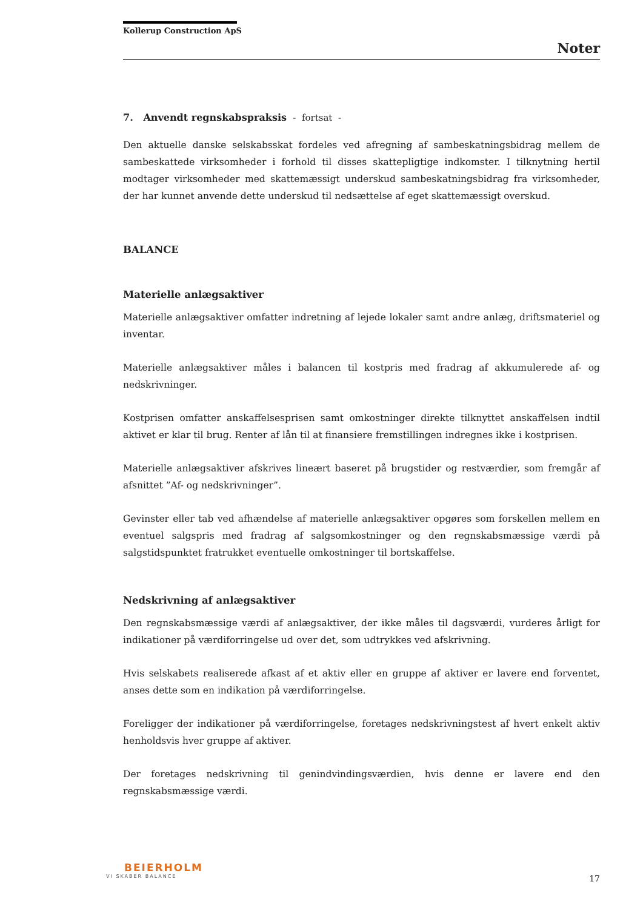Kollerup Construction ApS
Noter
7. Anvendt regnskabspraksis - fortsat -
Den aktuelle danske selskabsskat fordeles ved afregning af sambeskatningsbidrag mellem de sambeskattede virksomheder i forhold til disses skattepligtige indkomster. I tilknytning hertil modtager virksomheder med skattemæssigt underskud sambeskatningsbidrag fra virksomheder, der har kunnet anvende dette underskud til nedsættelse af eget skattemæssigt overskud.
BALANCE
Materielle anlægsaktiver
Materielle anlægsaktiver omfatter indretning af lejede lokaler samt andre anlæg, driftsmateriel og inventar.
Materielle anlægsaktiver måles i balancen til kostpris med fradrag af akkumulerede af- og nedskrivninger.
Kostprisen omfatter anskaffelsesprisen samt omkostninger direkte tilknyttet anskaffelsen indtil aktivet er klar til brug. Renter af lån til at finansiere fremstillingen indregnes ikke i kostprisen.
Materielle anlægsaktiver afskrives lineært baseret på brugstider og restværdier, som fremgår af afsnittet ”Af- og nedskrivninger”.
Gevinster eller tab ved afhændelse af materielle anlægsaktiver opgøres som forskellen mellem en eventuel salgspris med fradrag af salgsomkostninger og den regnskabsmæssige værdi på salgstidspunktet fratrukket eventuelle omkostninger til bortskaffelse.
Nedskrivning af anlægsaktiver
Den regnskabsmæssige værdi af anlægsaktiver, der ikke måles til dagsværdi, vurderes årligt for indikationer på værdiforringelse ud over det, som udtrykkes ved afskrivning.
Hvis selskabets realiserede afkast af et aktiv eller en gruppe af aktiver er lavere end forventet, anses dette som en indikation på værdiforringelse.
Foreligger der indikationer på værdiforringelse, foretages nedskrivningstest af hvert enkelt aktiv henholdsvis hver gruppe af aktiver.
Der foretages nedskrivning til genindvindingsværdien, hvis denne er lavere end den regnskabsmæssige værdi.
BEIERHOLM
VI SKABER BALANCE
17